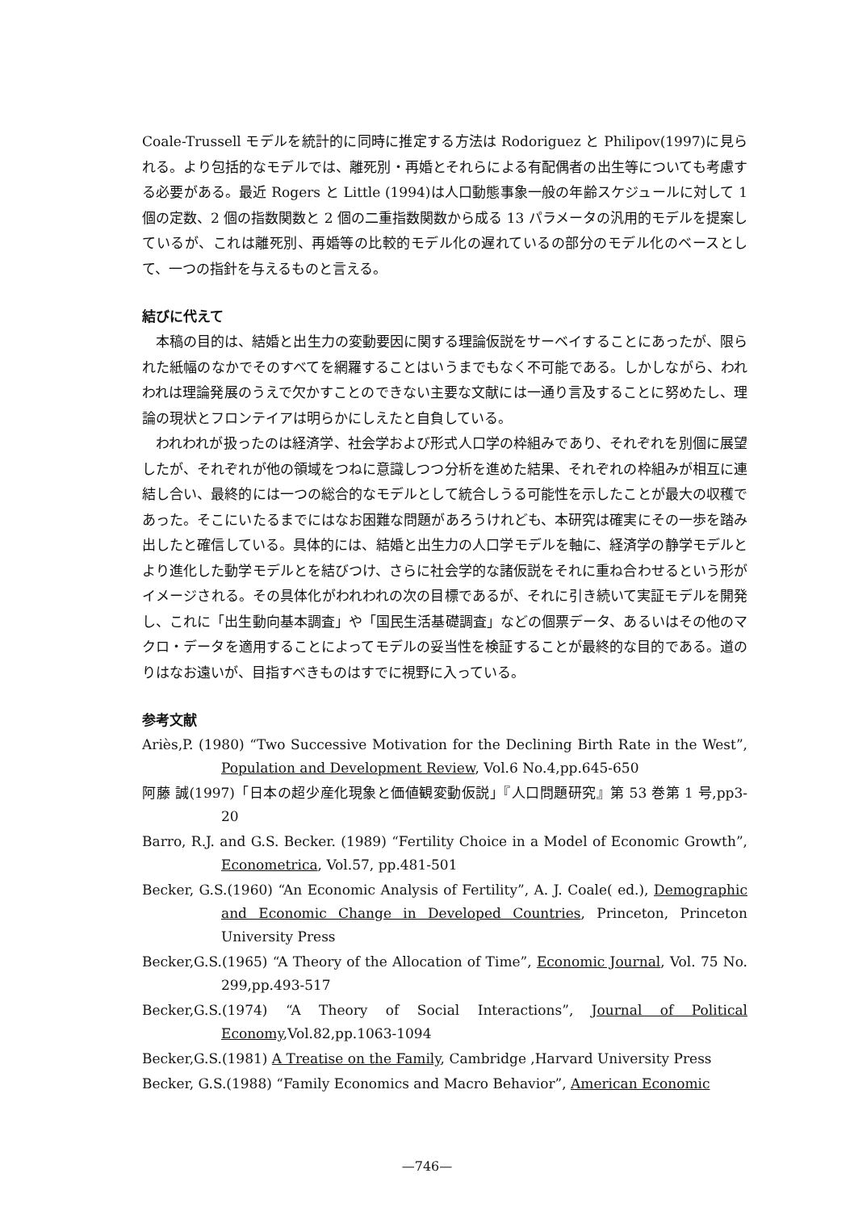Coale-Trussell モデルを統計的に同時に推定する方法は Rodoriguez と Philipov(1997)に見られる。より包括的なモデルでは、離死別・再婚とそれらによる有配偶者の出生等についても考慮する必要がある。最近 Rogers と Little (1994)は人口動態事象一般の年齢スケジュールに対して 1 個の定数、2 個の指数関数と 2 個の二重指数関数から成る 13 パラメータの汎用的モデルを提案しているが、これは離死別、再婚等の比較的モデル化の遅れているの部分のモデル化のベースとして、一つの指針を与えるものと言える。
結びに代えて
本稿の目的は、結婚と出生力の変動要因に関する理論仮説をサーベイすることにあったが、限られた紙幅のなかでそのすべてを網羅することはいうまでもなく不可能である。しかしながら、われわれは理論発展のうえで欠かすことのできない主要な文献には一通り言及することに努めたし、理論の現状とフロンテイアは明らかにしえたと自負している。
われわれが扱ったのは経済学、社会学および形式人口学の枠組みであり、それぞれを別個に展望したが、それぞれが他の領域をつねに意識しつつ分析を進めた結果、それぞれの枠組みが相互に連結し合い、最終的には一つの総合的なモデルとして統合しうる可能性を示したことが最大の収穫であった。そこにいたるまでにはなお困難な問題があろうけれども、本研究は確実にその一歩を踏み出したと確信している。具体的には、結婚と出生力の人口学モデルを軸に、経済学の静学モデルとより進化した動学モデルとを結びつけ、さらに社会学的な諸仮説をそれに重ね合わせるという形がイメージされる。その具体化がわれわれの次の目標であるが、それに引き続いて実証モデルを開発し、これに「出生動向基本調査」や「国民生活基礎調査」などの個票データ、あるいはその他のマクロ・データを適用することによってモデルの妥当性を検証することが最終的な目的である。道のりはなお遠いが、目指すべきものはすでに視野に入っている。
参考文献
Ariès,P. (1980) “Two Successive Motivation for the Declining Birth Rate in the West”, Population and Development Review, Vol.6 No.4,pp.645-650
阿藤 誠(1997)「日本の超少産化現象と価値観変動仮説」『人口問題研究』第 53 巻第 1 号,pp3-20
Barro, R.J. and G.S. Becker. (1989) “Fertility Choice in a Model of Economic Growth”, Econometrica, Vol.57, pp.481-501
Becker, G.S.(1960) “An Economic Analysis of Fertility”, A. J. Coale( ed.), Demographic and Economic Change in Developed Countries, Princeton, Princeton University Press
Becker,G.S.(1965) “A Theory of the Allocation of Time”, Economic Journal, Vol. 75 No. 299,pp.493-517
Becker,G.S.(1974) “A Theory of Social Interactions”, Journal of Political Economy,Vol.82,pp.1063-1094
Becker,G.S.(1981) A Treatise on the Family, Cambridge ,Harvard University Press
Becker, G.S.(1988) “Family Economics and Macro Behavior”, American Economic
—746—